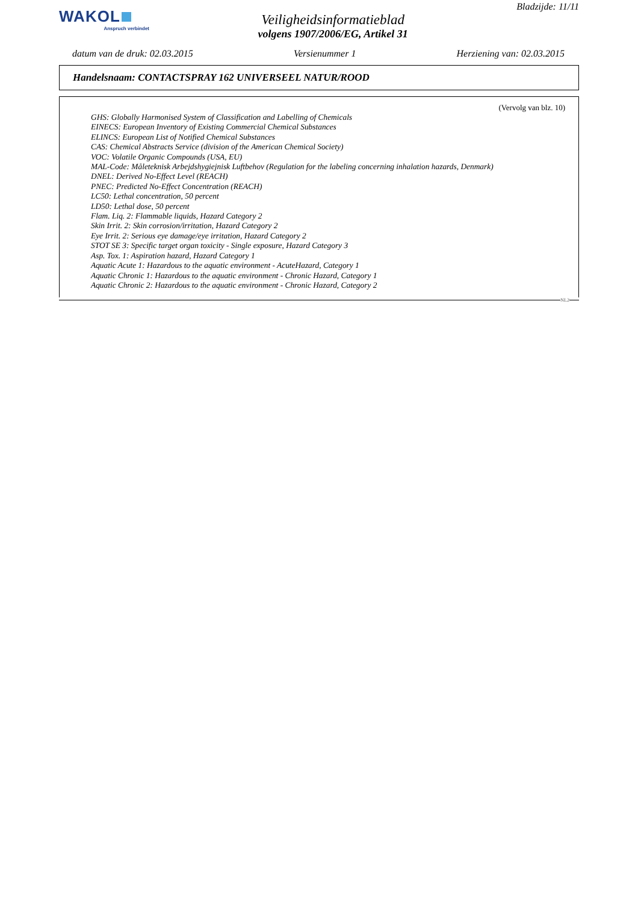WAKOL
Anspruch verbindet
Veiligheidsinformatieblad
volgens 1907/2006/EG, Artikel 31
Bladzijde: 11/11
datum van de druk: 02.03.2015 Versienummer 1 Herziening van: 02.03.2015
Handelsnaam: CONTACTSPRAY 162 UNIVERSEEL NATUR/ROOD
(Vervolg van blz. 10)
GHS: Globally Harmonised System of Classification and Labelling of Chemicals
EINECS: European Inventory of Existing Commercial Chemical Substances
ELINCS: European List of Notified Chemical Substances
CAS: Chemical Abstracts Service (division of the American Chemical Society)
VOC: Volatile Organic Compounds (USA, EU)
MAL-Code: Måleteknisk Arbejdshygiejnisk Luftbehov (Regulation for the labeling concerning inhalation hazards, Denmark)
DNEL: Derived No-Effect Level (REACH)
PNEC: Predicted No-Effect Concentration (REACH)
LC50: Lethal concentration, 50 percent
LD50: Lethal dose, 50 percent
Flam. Liq. 2: Flammable liquids, Hazard Category 2
Skin Irrit. 2: Skin corrosion/irritation, Hazard Category 2
Eye Irrit. 2: Serious eye damage/eye irritation, Hazard Category 2
STOT SE 3: Specific target organ toxicity - Single exposure, Hazard Category 3
Asp. Tox. 1: Aspiration hazard, Hazard Category 1
Aquatic Acute 1: Hazardous to the aquatic environment - AcuteHazard, Category 1
Aquatic Chronic 1: Hazardous to the aquatic environment - Chronic Hazard, Category 1
Aquatic Chronic 2: Hazardous to the aquatic environment - Chronic Hazard, Category 2
NL2